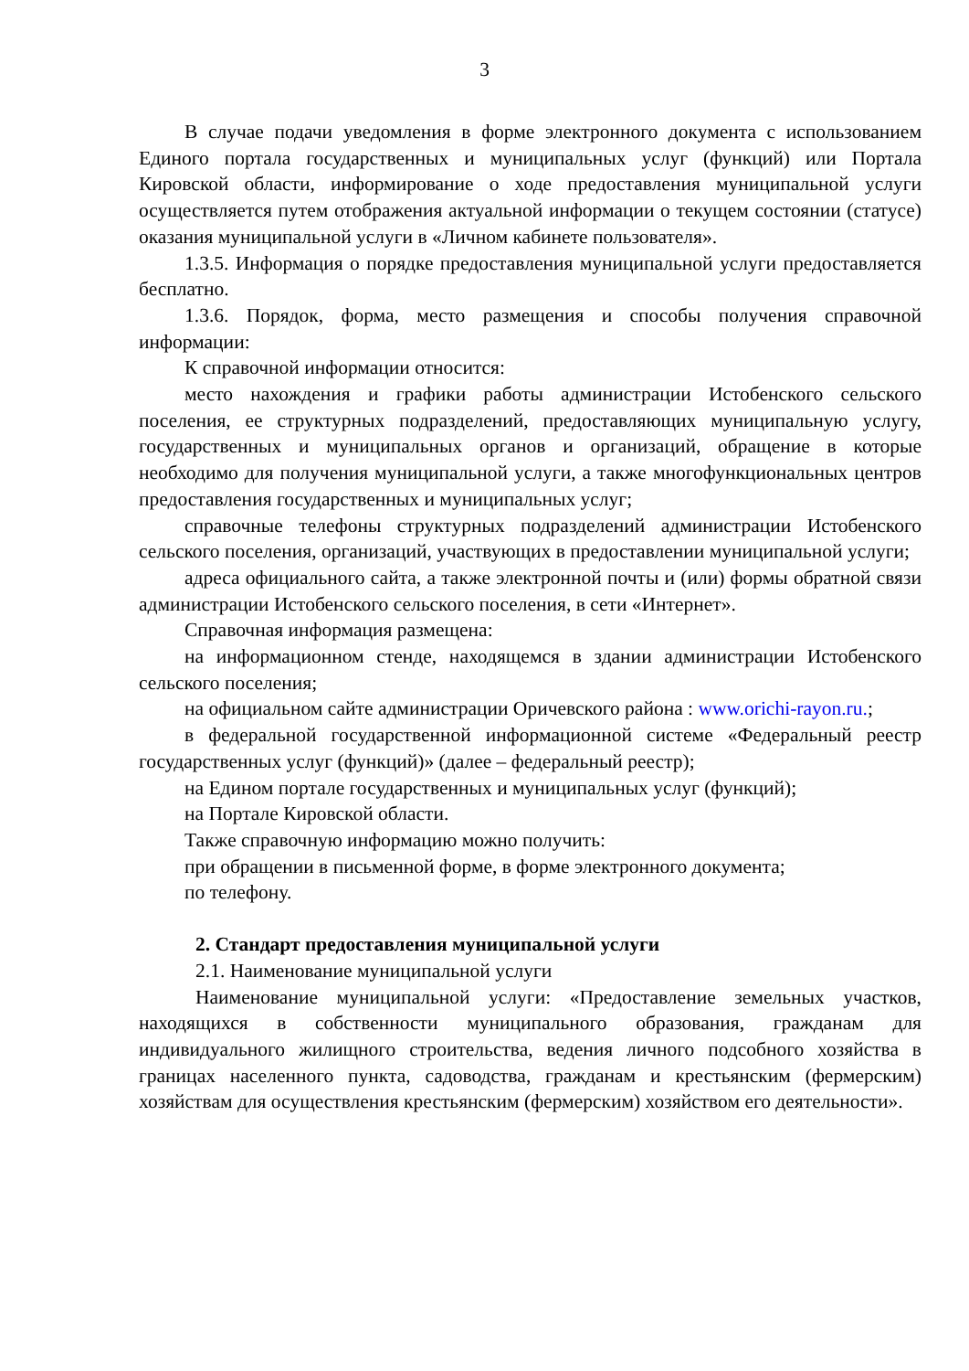3
В случае подачи уведомления в форме электронного документа с использованием Единого портала государственных и муниципальных услуг (функций) или Портала Кировской области, информирование о ходе предоставления муниципальной услуги осуществляется путем отображения актуальной информации о текущем состоянии (статусе) оказания муниципальной услуги в «Личном кабинете пользователя».
1.3.5. Информация о порядке предоставления муниципальной услуги предоставляется бесплатно.
1.3.6. Порядок, форма, место размещения и способы получения справочной информации:
К справочной информации относится:
место нахождения и графики работы администрации Истобенского сельского поселения, ее структурных подразделений, предоставляющих муниципальную услугу, государственных и муниципальных органов и организаций, обращение в которые необходимо для получения муниципальной услуги, а также многофункциональных центров предоставления государственных и муниципальных услуг;
справочные телефоны структурных подразделений администрации Истобенского сельского поселения, организаций, участвующих в предоставлении муниципальной услуги;
адреса официального сайта, а также электронной почты и (или) формы обратной связи администрации Истобенского сельского поселения, в сети «Интернет».
Справочная информация размещена:
на информационном стенде, находящемся в здании администрации Истобенского сельского поселения;
на официальном сайте администрации Оричевского района : www.orichi-rayon.ru.;
в федеральной государственной информационной системе «Федеральный реестр государственных услуг (функций)» (далее – федеральный реестр);
на Едином портале государственных и муниципальных услуг (функций);
на Портале Кировской области.
Также справочную информацию можно получить:
при обращении в письменной форме, в форме электронного документа;
по телефону.
2. Стандарт предоставления муниципальной услуги
2.1. Наименование муниципальной услуги
Наименование муниципальной услуги: «Предоставление земельных участков, находящихся в собственности муниципального образования, гражданам для индивидуального жилищного строительства, ведения личного подсобного хозяйства в границах населенного пункта, садоводства, гражданам и крестьянским (фермерским) хозяйствам для осуществления крестьянским (фермерским) хозяйством его деятельности».